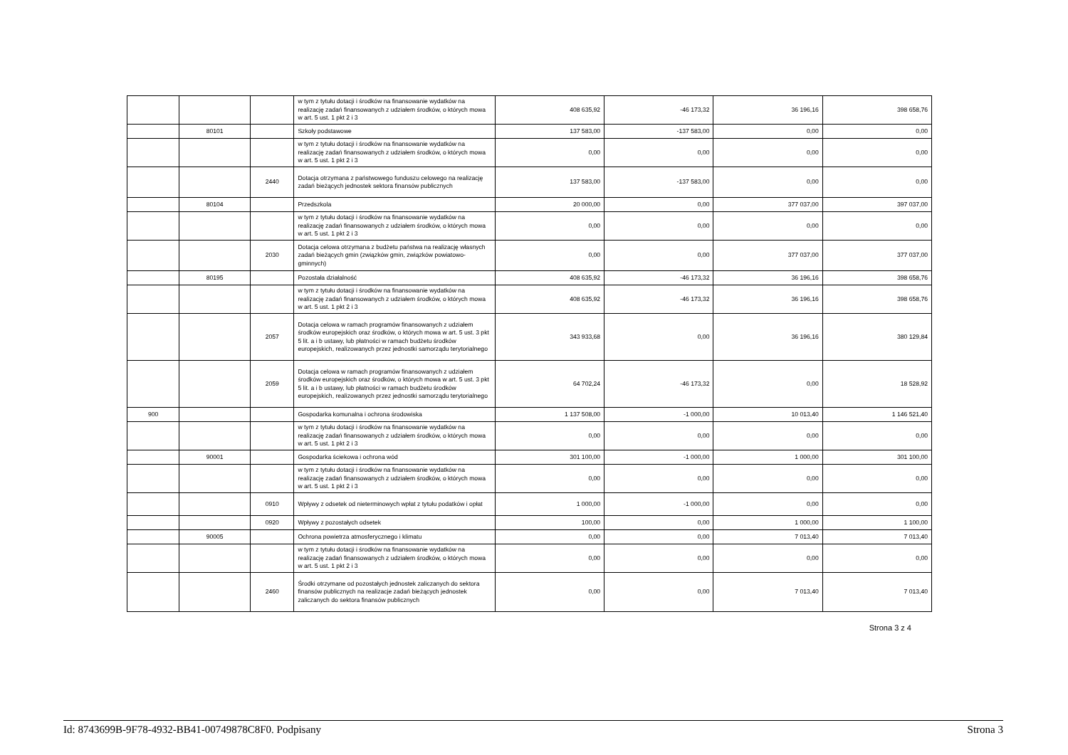| | | | w tym z tytułu dotacji i środków na finansowanie wydatków na realizację zadań finansowanych z udziałem środków, o których mowa w art. 5 ust. 1 pkt 2 i 3 | 408 635,92 | -46 173,32 | 36 196,16 | 398 658,76 |
| | 80101 | | Szkoły podstawowe | 137 583,00 | -137 583,00 | 0,00 | 0,00 |
| | | | w tym z tytułu dotacji i środków na finansowanie wydatków na realizację zadań finansowanych z udziałem środków, o których mowa w art. 5 ust. 1 pkt 2 i 3 | 0,00 | 0,00 | 0,00 | 0,00 |
| | | 2440 | Dotacja otrzymana z państwowego funduszu celowego na realizację zadań bieżących jednostek sektora finansów publicznych | 137 583,00 | -137 583,00 | 0,00 | 0,00 |
| | 80104 | | Przedszkola | 20 000,00 | 0,00 | 377 037,00 | 397 037,00 |
| | | | w tym z tytułu dotacji i środków na finansowanie wydatków na realizację zadań finansowanych z udziałem środków, o których mowa w art. 5 ust. 1 pkt 2 i 3 | 0,00 | 0,00 | 0,00 | 0,00 |
| | | 2030 | Dotacja celowa otrzymana z budżetu państwa na realizację własnych zadań bieżących gmin (związków gmin, związków powiatowo-gminnych) | 0,00 | 0,00 | 377 037,00 | 377 037,00 |
| | 80195 | | Pozostała działalność | 408 635,92 | -46 173,32 | 36 196,16 | 398 658,76 |
| | | | w tym z tytułu dotacji i środków na finansowanie wydatków na realizację zadań finansowanych z udziałem środków, o których mowa w art. 5 ust. 1 pkt 2 i 3 | 408 635,92 | -46 173,32 | 36 196,16 | 398 658,76 |
| | | 2057 | Dotacja celowa w ramach programów finansowanych z udziałem środków europejskich oraz środków, o których mowa w art. 5 ust. 3 pkt 5 lit. a i b ustawy, lub płatności w ramach budżetu środków europejskich, realizowanych przez jednostki samorządu terytorialnego | 343 933,68 | 0,00 | 36 196,16 | 380 129,84 |
| | | 2059 | Dotacja celowa w ramach programów finansowanych z udziałem środków europejskich oraz środków, o których mowa w art. 5 ust. 3 pkt 5 lit. a i b ustawy, lub płatności w ramach budżetu środków europejskich, realizowanych przez jednostki samorządu terytorialnego | 64 702,24 | -46 173,32 | 0,00 | 18 528,92 |
| 900 | | | Gospodarka komunalna i ochrona środowiska | 1 137 508,00 | -1 000,00 | 10 013,40 | 1 146 521,40 |
| | | | w tym z tytułu dotacji i środków na finansowanie wydatków na realizację zadań finansowanych z udziałem środków, o których mowa w art. 5 ust. 1 pkt 2 i 3 | 0,00 | 0,00 | 0,00 | 0,00 |
| | 90001 | | Gospodarka ściekowa i ochrona wód | 301 100,00 | -1 000,00 | 1 000,00 | 301 100,00 |
| | | | w tym z tytułu dotacji i środków na finansowanie wydatków na realizację zadań finansowanych z udziałem środków, o których mowa w art. 5 ust. 1 pkt 2 i 3 | 0,00 | 0,00 | 0,00 | 0,00 |
| | | 0910 | Wpływy z odsetek od nieterminowych wpłat z tytułu podatków i opłat | 1 000,00 | -1 000,00 | 0,00 | 0,00 |
| | | 0920 | Wpływy z pozostałych odsetek | 100,00 | 0,00 | 1 000,00 | 1 100,00 |
| | 90005 | | Ochrona powietrza atmosferycznego i klimatu | 0,00 | 0,00 | 7 013,40 | 7 013,40 |
| | | | w tym z tytułu dotacji i środków na finansowanie wydatków na realizację zadań finansowanych z udziałem środków, o których mowa w art. 5 ust. 1 pkt 2 i 3 | 0,00 | 0,00 | 0,00 | 0,00 |
| | | 2460 | Środki otrzymane od pozostałych jednostek zaliczanych do sektora finansów publicznych na realizacje zadań bieżących jednostek zaliczanych do sektora finansów publicznych | 0,00 | 0,00 | 7 013,40 | 7 013,40 |
Strona 3 z 4
Id: 8743699B-9F78-4932-BB41-00749878C8F0. Podpisany Strona 3